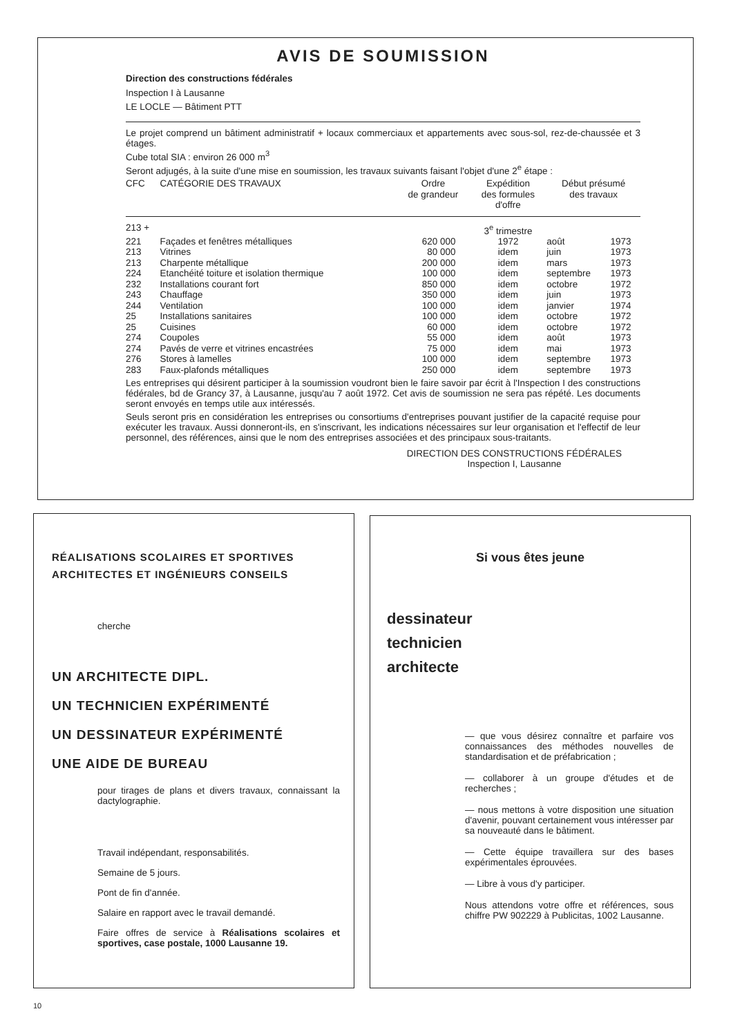AVIS DE SOUMISSION
Direction des constructions fédérales
Inspection I à Lausanne
LE LOCLE — Bâtiment PTT
Le projet comprend un bâtiment administratif + locaux commerciaux et appartements avec sous-sol, rez-de-chaussée et 3 étages.
Cube total SIA : environ 26 000 m<sup>3</sup>
Seront adjugés, à la suite d'une mise en soumission, les travaux suivants faisant l'objet d'une 2<sup>e</sup> étape :
| CFC | CATÉGORIE DES TRAVAUX | Ordre de grandeur | Expédition des formules d'offre | Début présumé des travaux | |
| --- | --- | --- | --- | --- | --- |
| 213 + | | | 3<sup>e</sup> trimestre | | |
| 221 | Façades et fenêtres métalliques | 620 000 | 1972 | août | 1973 |
| 213 | Vitrines | 80 000 | idem | juin | 1973 |
| 213 | Charpente métallique | 200 000 | idem | mars | 1973 |
| 224 | Etanchéité toiture et isolation thermique | 100 000 | idem | septembre | 1973 |
| 232 | Installations courant fort | 850 000 | idem | octobre | 1972 |
| 243 | Chauffage | 350 000 | idem | juin | 1973 |
| 244 | Ventilation | 100 000 | idem | janvier | 1974 |
| 25 | Installations sanitaires | 100 000 | idem | octobre | 1972 |
| 25 | Cuisines | 60 000 | idem | octobre | 1972 |
| 274 | Coupoles | 55 000 | idem | août | 1973 |
| 274 | Pavés de verre et vitrines encastrées | 75 000 | idem | mai | 1973 |
| 276 | Stores à lamelles | 100 000 | idem | septembre | 1973 |
| 283 | Faux-plafonds métalliques | 250 000 | idem | septembre | 1973 |
Les entreprises qui désirent participer à la soumission voudront bien le faire savoir par écrit à l'Inspection I des constructions fédérales, bd de Grancy 37, à Lausanne, jusqu'au 7 août 1972. Cet avis de soumission ne sera pas répété. Les documents seront envoyés en temps utile aux intéressés.
Seuls seront pris en considération les entreprises ou consortiums d'entreprises pouvant justifier de la capacité requise pour exécuter les travaux. Aussi donneront-ils, en s'inscrivant, les indications nécessaires sur leur organisation et l'effectif de leur personnel, des références, ainsi que le nom des entreprises associées et des principaux sous-traitants.
DIRECTION DES CONSTRUCTIONS FÉDÉRALES
Inspection I, Lausanne
RÉALISATIONS SCOLAIRES ET SPORTIVES
ARCHITECTES ET INGÉNIEURS CONSEILS
cherche
UN ARCHITECTE DIPL.
UN TECHNICIEN EXPÉRIMENTÉ
UN DESSINATEUR EXPÉRIMENTÉ
UNE AIDE DE BUREAU
pour tirages de plans et divers travaux, connaissant la dactylographie.
Travail indépendant, responsabilités.
Semaine de 5 jours.
Pont de fin d'année.
Salaire en rapport avec le travail demandé.
Faire offres de service à Réalisations scolaires et sportives, case postale, 1000 Lausanne 19.
Si vous êtes jeune
dessinateur
technicien
architecte
— que vous désirez connaître et parfaire vos connaissances des méthodes nouvelles de standardisation et de préfabrication ;
— collaborer à un groupe d'études et de recherches ;
— nous mettons à votre disposition une situation d'avenir, pouvant certainement vous intéresser par sa nouveauté dans le bâtiment.
— Cette équipe travaillera sur des bases expérimentales éprouvées.
— Libre à vous d'y participer.
Nous attendons votre offre et références, sous chiffre PW 902229 à Publicitas, 1002 Lausanne.
10